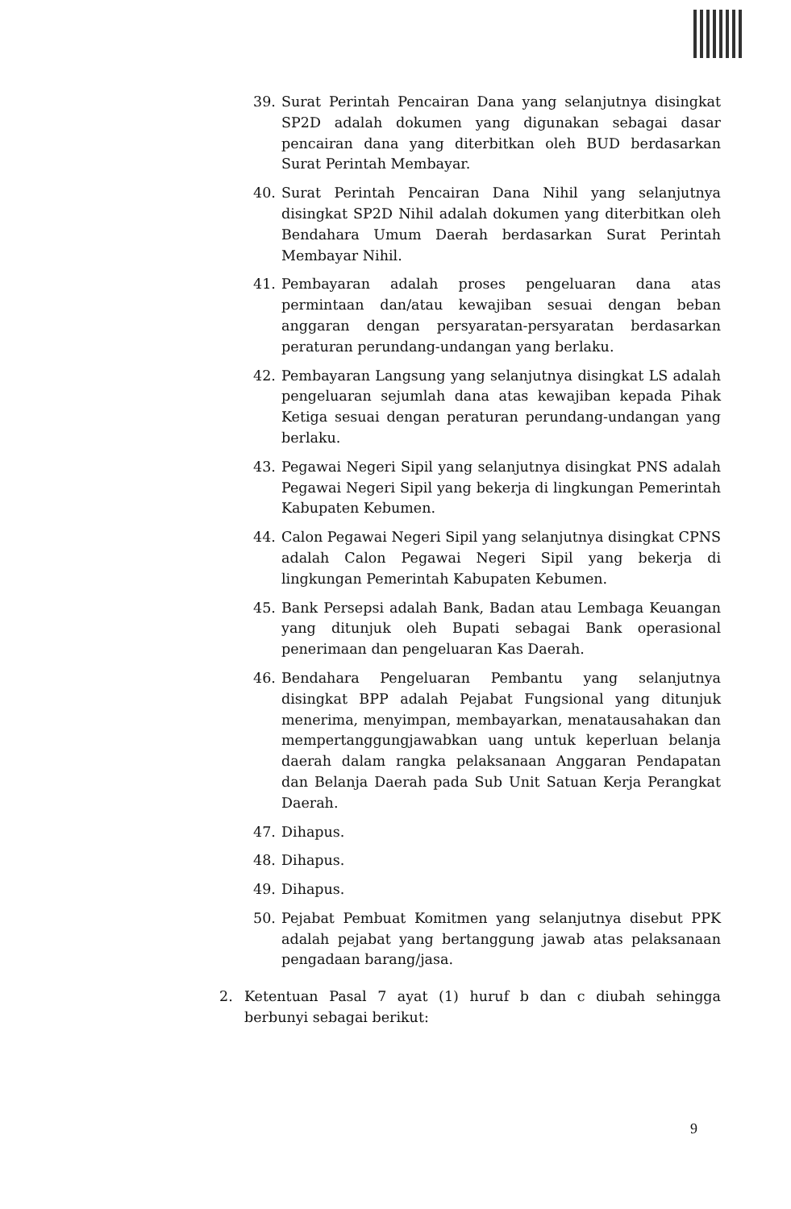39. Surat Perintah Pencairan Dana yang selanjutnya disingkat SP2D adalah dokumen yang digunakan sebagai dasar pencairan dana yang diterbitkan oleh BUD berdasarkan Surat Perintah Membayar.
40. Surat Perintah Pencairan Dana Nihil yang selanjutnya disingkat SP2D Nihil adalah dokumen yang diterbitkan oleh Bendahara Umum Daerah berdasarkan Surat Perintah Membayar Nihil.
41. Pembayaran adalah proses pengeluaran dana atas permintaan dan/atau kewajiban sesuai dengan beban anggaran dengan persyaratan-persyaratan berdasarkan peraturan perundang-undangan yang berlaku.
42. Pembayaran Langsung yang selanjutnya disingkat LS adalah pengeluaran sejumlah dana atas kewajiban kepada Pihak Ketiga sesuai dengan peraturan perundang-undangan yang berlaku.
43. Pegawai Negeri Sipil yang selanjutnya disingkat PNS adalah Pegawai Negeri Sipil yang bekerja di lingkungan Pemerintah Kabupaten Kebumen.
44. Calon Pegawai Negeri Sipil yang selanjutnya disingkat CPNS adalah Calon Pegawai Negeri Sipil yang bekerja di lingkungan Pemerintah Kabupaten Kebumen.
45. Bank Persepsi adalah Bank, Badan atau Lembaga Keuangan yang ditunjuk oleh Bupati sebagai Bank operasional penerimaan dan pengeluaran Kas Daerah.
46. Bendahara Pengeluaran Pembantu yang selanjutnya disingkat BPP adalah Pejabat Fungsional yang ditunjuk menerima, menyimpan, membayarkan, menatausahakan dan mempertanggungjawabkan uang untuk keperluan belanja daerah dalam rangka pelaksanaan Anggaran Pendapatan dan Belanja Daerah pada Sub Unit Satuan Kerja Perangkat Daerah.
47. Dihapus.
48. Dihapus.
49. Dihapus.
50. Pejabat Pembuat Komitmen yang selanjutnya disebut PPK adalah pejabat yang bertanggung jawab atas pelaksanaan pengadaan barang/jasa.
2. Ketentuan Pasal 7 ayat (1) huruf b dan c diubah sehingga berbunyi sebagai berikut:
9